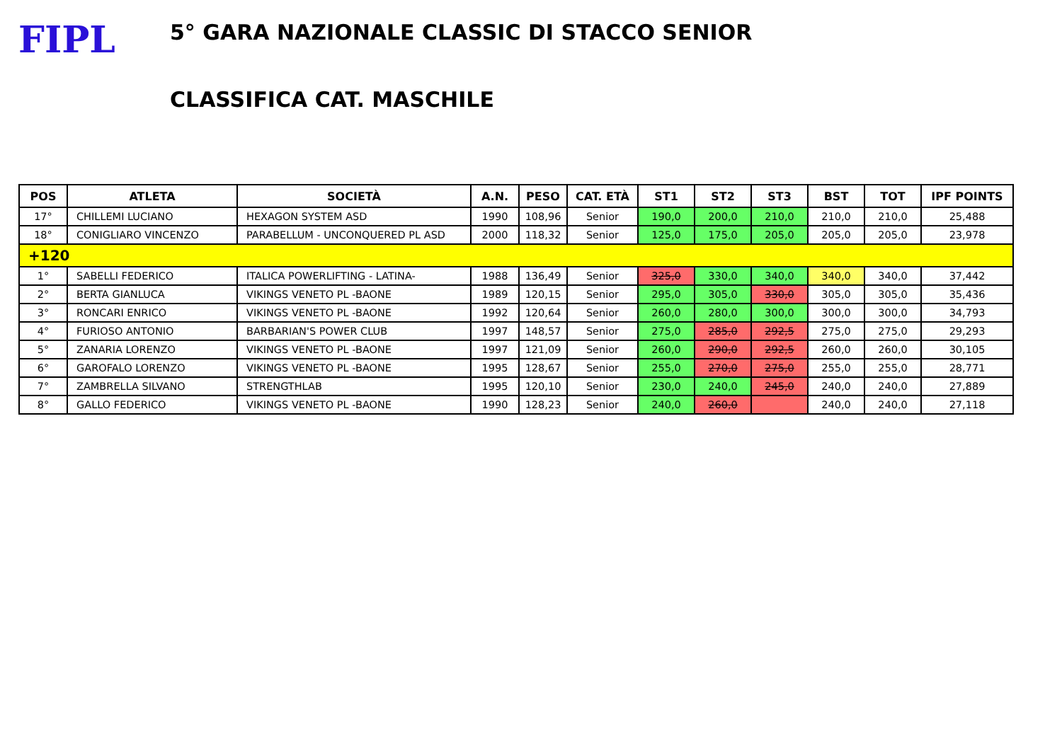FIPL
5° GARA NAZIONALE CLASSIC DI STACCO SENIOR
CLASSIFICA CAT. MASCHILE
| POS | ATLETA | SOCIETÀ | A.N. | PESO | CAT. ETÀ | ST1 | ST2 | ST3 | BST | TOT | IPF POINTS |
| --- | --- | --- | --- | --- | --- | --- | --- | --- | --- | --- | --- |
| 17° | CHILLEMI LUCIANO | HEXAGON SYSTEM ASD | 1990 | 108,96 | Senior | 190,0 | 200,0 | 210,0 | 210,0 | 210,0 | 25,488 |
| 18° | CONIGLIARO VINCENZO | PARABELLUM - UNCONQUERED PL ASD | 2000 | 118,32 | Senior | 125,0 | 175,0 | 205,0 | 205,0 | 205,0 | 23,978 |
| +120 | | | | | | | | | | | |
| 1° | SABELLI FEDERICO | ITALICA POWERLIFTING - LATINA- | 1988 | 136,49 | Senior | 325,0 | 330,0 | 340,0 | 340,0 | 340,0 | 37,442 |
| 2° | BERTA GIANLUCA | VIKINGS VENETO PL -BAONE | 1989 | 120,15 | Senior | 295,0 | 305,0 | 330,0 | 305,0 | 305,0 | 35,436 |
| 3° | RONCARI ENRICO | VIKINGS VENETO PL -BAONE | 1992 | 120,64 | Senior | 260,0 | 280,0 | 300,0 | 300,0 | 300,0 | 34,793 |
| 4° | FURIOSO ANTONIO | BARBARIAN'S POWER CLUB | 1997 | 148,57 | Senior | 275,0 | 285,0 | 292,5 | 275,0 | 275,0 | 29,293 |
| 5° | ZANARIA LORENZO | VIKINGS VENETO PL -BAONE | 1997 | 121,09 | Senior | 260,0 | 290,0 | 292,5 | 260,0 | 260,0 | 30,105 |
| 6° | GAROFALO LORENZO | VIKINGS VENETO PL -BAONE | 1995 | 128,67 | Senior | 255,0 | 270,0 | 275,0 | 255,0 | 255,0 | 28,771 |
| 7° | ZAMBRELLA SILVANO | STRENGTHLAB | 1995 | 120,10 | Senior | 230,0 | 240,0 | 245,0 | 240,0 | 240,0 | 27,889 |
| 8° | GALLO FEDERICO | VIKINGS VENETO PL -BAONE | 1990 | 128,23 | Senior | 240,0 | 260,0 | | 240,0 | 240,0 | 27,118 |